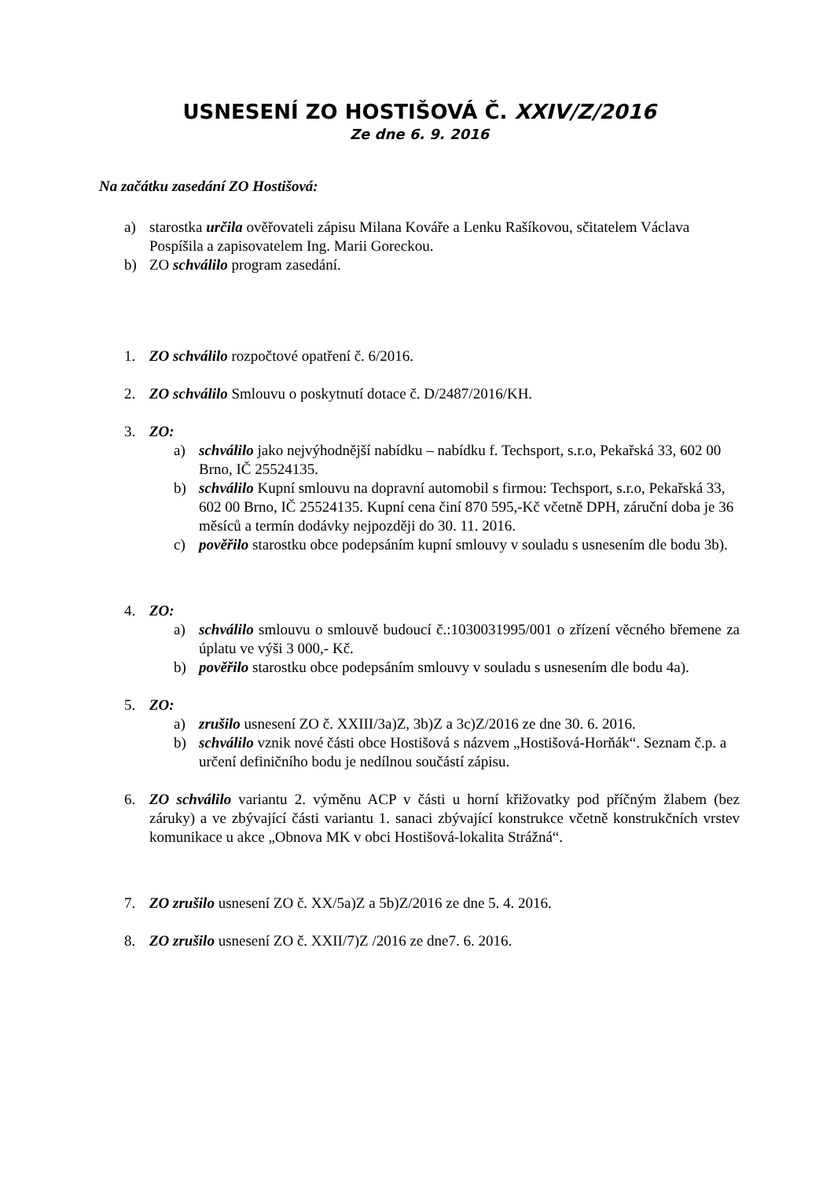USNESENÍ ZO HOSTIŠOVÁ Č. XXIV/Z/2016
Ze dne 6. 9. 2016
Na začátku zasedání ZO Hostišová:
a) starostka určila ověřovateli zápisu Milana Kováře a Lenku Rašíkovou, sčitatelem Václava Pospíšila a zapisovatelem Ing. Marii Goreckou.
b) ZO schválilo program zasedání.
1. ZO schválilo rozpočtové opatření č. 6/2016.
2. ZO schválilo Smlouvu o poskytnutí dotace č. D/2487/2016/KH.
3. ZO:
a) schválilo jako nejvýhodnější nabídku – nabídku f. Techsport, s.r.o, Pekařská 33, 602 00 Brno, IČ 25524135.
b) schválilo Kupní smlouvu na dopravní automobil s firmou: Techsport, s.r.o, Pekařská 33, 602 00 Brno, IČ 25524135. Kupní cena činí 870 595,-Kč včetně DPH, záruční doba je 36 měsíců a termín dodávky nejpozději do 30. 11. 2016.
c) pověřilo starostku obce podepsáním kupní smlouvy v souladu s usnesením dle bodu 3b).
4. ZO:
a) schválilo smlouvu o smlouvě budoucí č.:1030031995/001 o zřízení věcného břemene za úplatu ve výši 3 000,- Kč.
b) pověřilo starostku obce podepsáním smlouvy v souladu s usnesením dle bodu 4a).
5. ZO:
a) zrušilo usnesení ZO č. XXIII/3a)Z, 3b)Z a 3c)Z/2016 ze dne 30. 6. 2016.
b) schválilo vznik nové části obce Hostišová s názvem „Hostišová-Horňák“. Seznam č.p. a určení definičního bodu je nedílnou součástí zápisu.
6. ZO schválilo variantu 2. výměnu ACP v části u horní křižovatky pod příčným žlabem (bez záruky) a ve zbývající části variantu 1. sanaci zbývající konstrukce včetně konstrukčních vrstev komunikace u akce „Obnova MK v obci Hostišová-lokalita Strážná“.
7. ZO zrušilo usnesení ZO č. XX/5a)Z a 5b)Z/2016 ze dne 5. 4. 2016.
8. ZO zrušilo usnesení ZO č. XXII/7)Z /2016 ze dne7. 6. 2016.